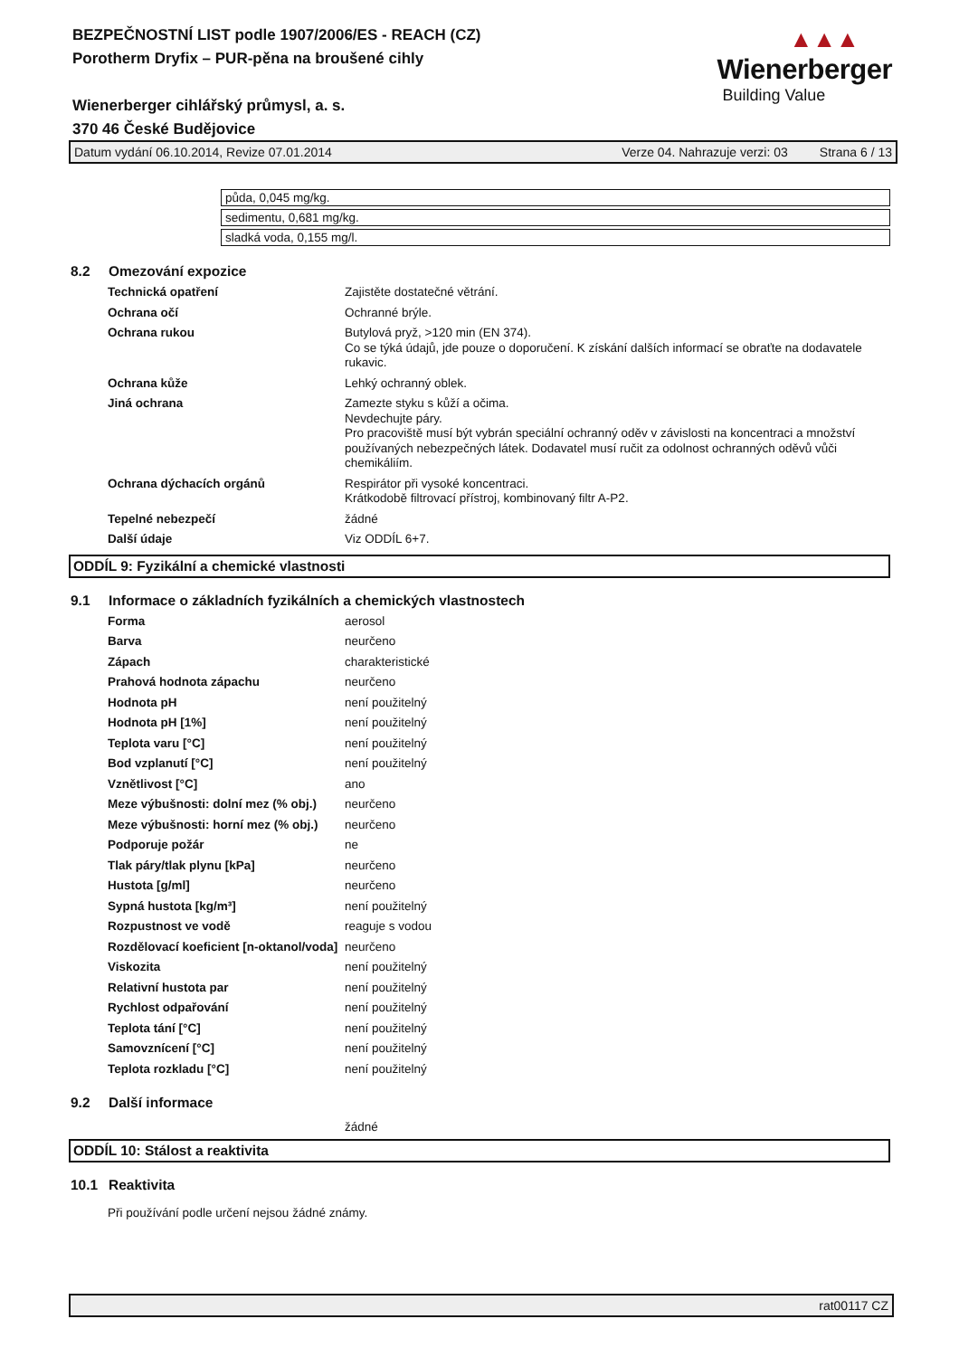BEZPEČNOSTNÍ LIST podle 1907/2006/ES - REACH (CZ)
Porotherm Dryfix – PUR-pěna na broušené cihly
Wienerberger cihlářský průmysl, a. s.
370 46 České Budějovice
▲▲▲
Wienerberger
Building Value
Datum vydání 06.10.2014, Revize 07.01.2014 Verze 04. Nahrazuje verzi: 03 Strana 6 / 13
| půda, 0,045 mg/kg. |
| sedimentu, 0,681 mg/kg. |
| sladká voda, 0,155 mg/l. |
8.2 Omezování expozice
| Technická opatření | Zajistěte dostatečné větrání. |
| Ochrana očí | Ochranné brýle. |
| Ochrana rukou | Butylová pryž, >120 min (EN 374). Co se týká údajů, jde pouze o doporučení. K získání dalších informací se obraťte na dodavatele rukavic. |
| Ochrana kůže | Lehký ochranný oblek. |
| Jiná ochrana | Zamezte styku s kůží a očima. Nevdechujte páry. Pro pracoviště musí být vybrán speciální ochranný oděv v závislosti na koncentraci a množství používaných nebezpečných látek. Dodavatel musí ručit za odolnost ochranných oděvů vůči chemikáliím. |
| Ochrana dýchacích orgánů | Respirátor při vysoké koncentraci. Krátkodobě filtrovací přístroj, kombinovaný filtr A-P2. |
| Tepelné nebezpečí | žádné |
| Další údaje | Viz ODDÍL 6+7. |
ODDÍL 9: Fyzikální a chemické vlastnosti
9.1 Informace o základních fyzikálních a chemických vlastnostech
| Forma | aerosol |
| Barva | neurčeno |
| Zápach | charakteristické |
| Prahová hodnota zápachu | neurčeno |
| Hodnota pH | není použitelný |
| Hodnota pH [1%] | není použitelný |
| Teplota varu [°C] | není použitelný |
| Bod vzplanutí [°C] | není použitelný |
| Vznětlivost [°C] | ano |
| Meze výbušnosti: dolní mez (% obj.) | neurčeno |
| Meze výbušnosti: horní mez (% obj.) | neurčeno |
| Podporuje požár | ne |
| Tlak páry/tlak plynu [kPa] | neurčeno |
| Hustota [g/ml] | neurčeno |
| Sypná hustota [kg/m³] | není použitelný |
| Rozpustnost ve vodě | reaguje s vodou |
| Rozdělovací koeficient [n-oktanol/voda] | neurčeno |
| Viskozita | není použitelný |
| Relativní hustota par | není použitelný |
| Rychlost odpařování | není použitelný |
| Teplota tání [°C] | není použitelný |
| Samovznícení [°C] | není použitelný |
| Teplota rozkladu [°C] | není použitelný |
9.2 Další informace
žádné
ODDÍL 10: Stálost a reaktivita
10.1 Reaktivita
Při používání podle určení nejsou žádné známy.
rat00117 CZ